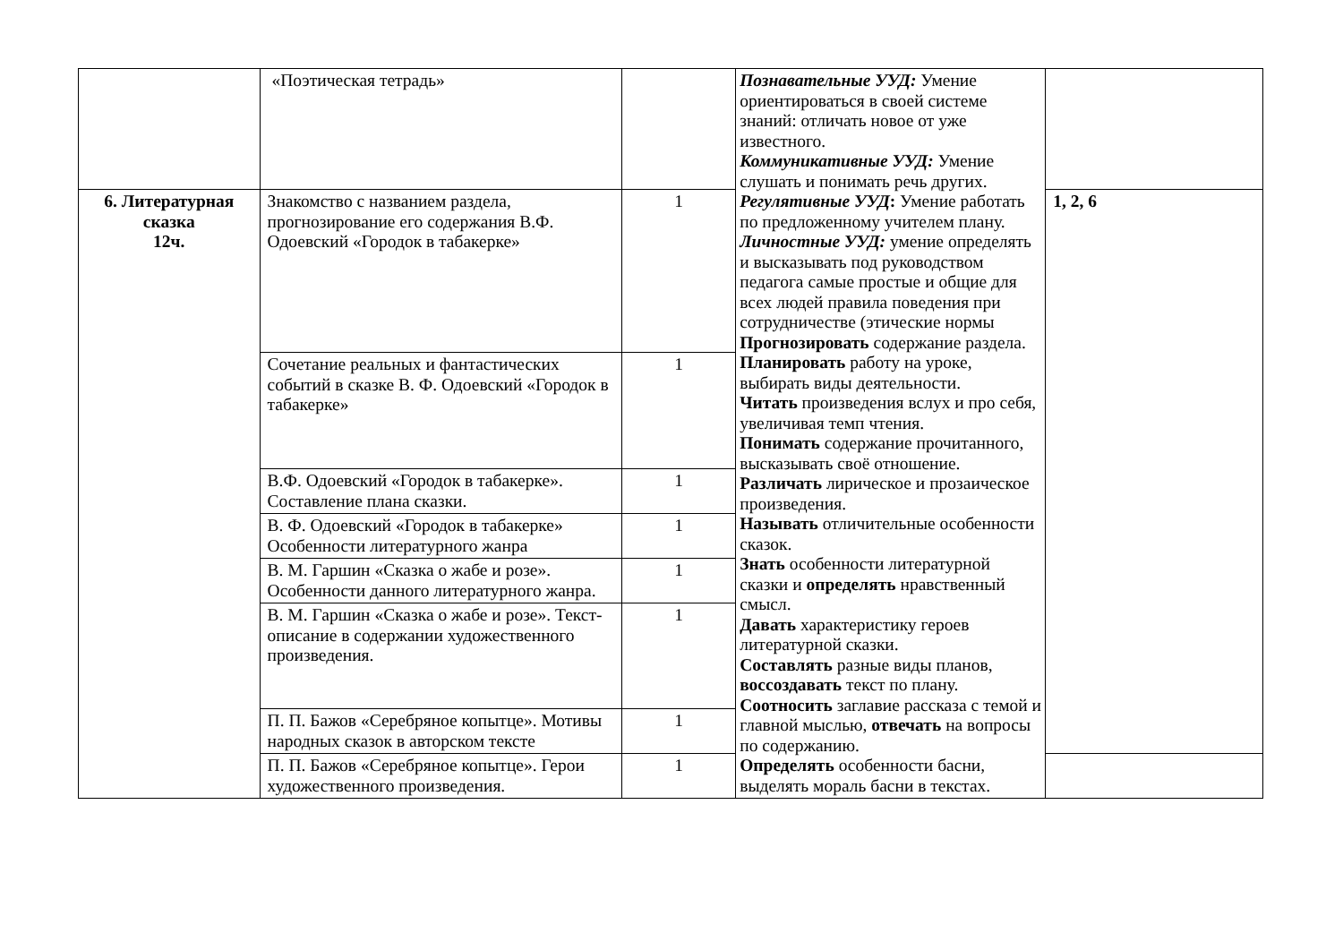| | «Поэтическая тетрадь» | | Познавательные УУД: Умение ориентироваться в своей системе знаний: отличать новое от уже известного. Коммуникативные УУД: Умение слушать и понимать речь других. Регулятивные УУД : Умение работать по предложенному учителем плану. Личностные УУД: умение определять и высказывать под руководством педагога самые простые и общие для всех людей правила поведения при сотрудничестве (этические нормы Прогнозировать содержание раздела. Планировать работу на уроке, выбирать виды деятельности. Читать произведения вслух и про себя, увеличивая темп чтения. Понимать содержание прочитанного, высказывать своё отношение. Различать лирическое и прозаическое произведения. Называть отличительные особенности сказок. Знать особенности литературной сказки и определять нравственный смысл. Давать характеристику героев литературной сказки. Составлять разные виды планов, воссоздавать текст по плану. Соотносить заглавие рассказа с темой и главной мыслью, отвечать на вопросы по содержанию. Определять особенности басни, выделять мораль басни в текстах. | |
| 6. Литературная сказка 12ч. | Знакомство с названием раздела, прогнозирование его содержания В.Ф. Одоевский «Городок в табакерке» | 1 | | 1, 2, 6 |
| | Сочетание реальных и фантастических событий в сказке В. Ф. Одоевский «Городок в табакерке» | 1 | | |
| | В.Ф. Одоевский «Городок в табакерке». Составление плана сказки. | 1 | | |
| | В. Ф. Одоевский «Городок в табакерке» Особенности литературного жанра | 1 | | |
| | В. М. Гаршин «Сказка о жабе и розе». Особенности данного литературного жанра. | 1 | | |
| | В. М. Гаршин «Сказка о жабе и розе». Текст- описание в содержании художественного произведения. | 1 | | |
| | П. П. Бажов «Серебряное копытце». Мотивы народных сказок в авторском тексте | 1 | | |
| | П. П. Бажов «Серебряное копытце». Герои художественного произведения. | 1 | | |